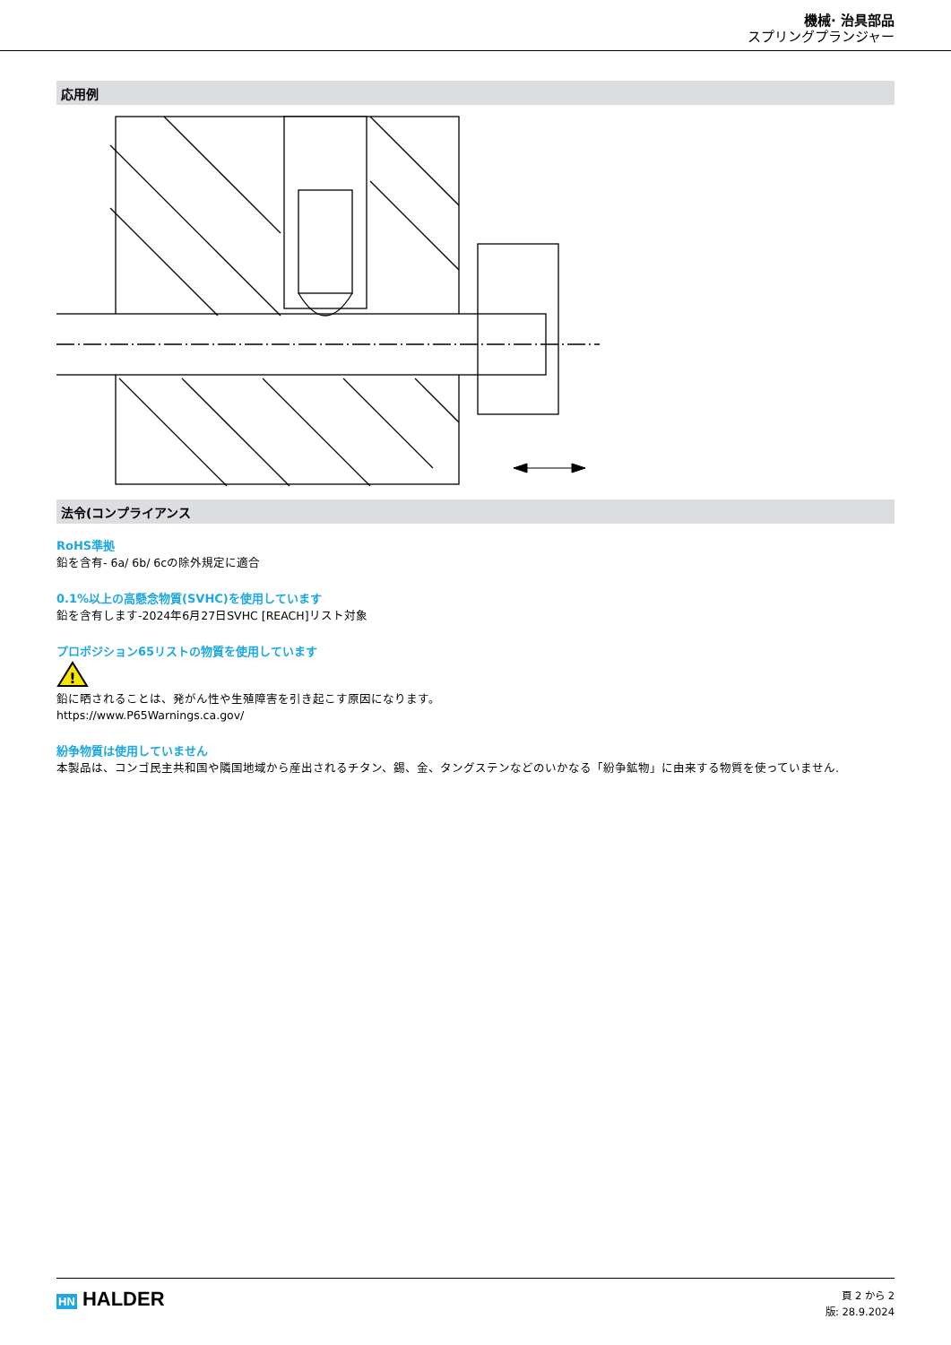機械· 治具部品
スプリングプランジャー
応用例
法令(コンプライアンス
RoHS準拠
鉛を含有- 6a/ 6b/ 6cの除外規定に適合
0.1%以上の高懸念物質(SVHC)を使用しています
鉛を含有します-2024年6月27日SVHC [REACH]リスト対象
プロポジション65リストの物質を使用しています
!
鉛に晒されることは、発がん性や生殖障害を引き起こす原因になります。
https://www.P65Warnings.ca.gov/
紛争物質は使用していません
本製品は、コンゴ民主共和国や隣国地域から産出されるチタン、錫、金、タングステンなどのいかなる「紛争鉱物」に由来する物質を使っていません.
HN HALDER
頁 2 から 2
版: 28.9.2024